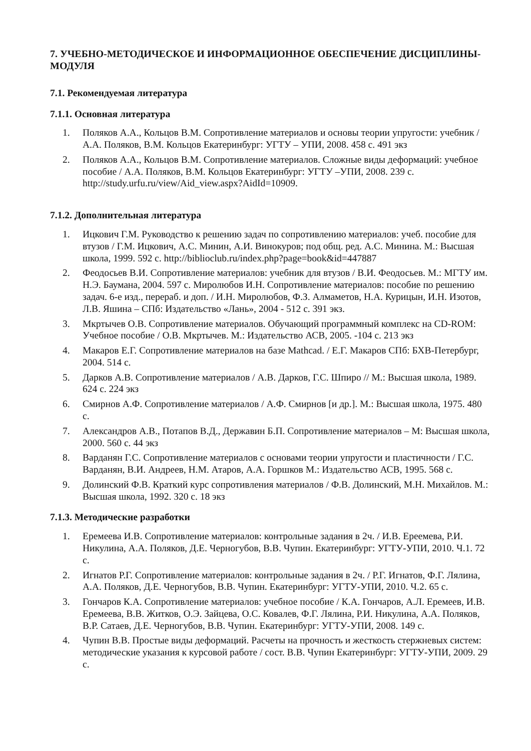7. УЧЕБНО-МЕТОДИЧЕСКОЕ И ИНФОРМАЦИОННОЕ ОБЕСПЕЧЕНИЕ ДИСЦИПЛИНЫ-МОДУЛЯ
7.1. Рекомендуемая литература
7.1.1. Основная литература
1. Поляков А.А., Кольцов В.М. Сопротивление материалов и основы теории упругости: учебник / А.А. Поляков, В.М. Кольцов Екатеринбург: УГТУ – УПИ, 2008. 458 с. 491 экз
2. Поляков А.А., Кольцов В.М. Сопротивление материалов. Сложные виды деформаций: учебное пособие / А.А. Поляков, В.М. Кольцов Екатеринбург: УГТУ –УПИ, 2008. 239 с. http://study.urfu.ru/view/Aid_view.aspx?AidId=10909.
7.1.2. Дополнительная литература
1. Ицкович Г.М. Руководство к решению задач по сопротивлению материалов: учеб. пособие для втузов / Г.М. Ицкович, А.С. Минин, А.И. Винокуров; под общ. ред. А.С. Минина. М.: Высшая школа, 1999. 592 с. http://biblioclub.ru/index.php?page=book&id=447887
2. Феодосьев В.И. Сопротивление материалов: учебник для втузов / В.И. Феодосьев. М.: МГТУ им. Н.Э. Баумана, 2004. 597 с. Миролюбов И.Н. Сопротивление материалов: пособие по решению задач. 6-е изд., перераб. и доп. / И.Н. Миролюбов, Ф.З. Алмаметов, Н.А. Курицын, И.Н. Изотов, Л.В. Яшина – СПб: Издательство «Лань», 2004 - 512 с. 391 экз.
3. Мкртычев О.В. Сопротивление материалов. Обучающий программный комплекс на CD-ROM: Учебное пособие / О.В. Мкртычев. М.: Издательство АСВ, 2005. -104 с. 213 экз
4. Макаров Е.Г. Сопротивление материалов на базе Mathcad. / Е.Г. Макаров СПб: БХВ-Петербург, 2004. 514 с.
5. Дарков А.В. Сопротивление материалов / А.В. Дарков, Г.С. Шпиро // М.: Высшая школа, 1989. 624 с. 224 экз
6. Смирнов А.Ф. Сопротивление материалов / А.Ф. Смирнов [и др.]. М.: Высшая школа, 1975. 480 с.
7. Александров А.В., Потапов В.Д., Державин Б.П. Сопротивление материалов – М: Высшая школа, 2000. 560 с. 44 экз
8. Варданян Г.С. Сопротивление материалов с основами теории упругости и пластичности / Г.С. Варданян, В.И. Андреев, Н.М. Атаров, А.А. Горшков М.: Издательство АСВ, 1995. 568 с.
9. Долинский Ф.В. Краткий курс сопротивления материалов / Ф.В. Долинский, М.Н. Михайлов. М.: Высшая школа, 1992. 320 с. 18 экз
7.1.3. Методические разработки
1. Еремеева И.В. Сопротивление материалов: контрольные задания в 2ч. / И.В. Ереемева, Р.И. Никулина, А.А. Поляков, Д.Е. Черногубов, В.В. Чупин. Екатеринбург: УГТУ-УПИ, 2010. Ч.1. 72 с.
2. Игнатов Р.Г. Сопротивление материалов: контрольные задания в 2ч. / Р.Г. Игнатов, Ф.Г. Лялина, А.А. Поляков, Д.Е. Черногубов, В.В. Чупин. Екатеринбург: УГТУ-УПИ, 2010. Ч.2. 65 с.
3. Гончаров К.А. Сопротивление материалов: учебное пособие / К.А. Гончаров, А.Л. Еремеев, И.В. Еремеева, В.В. Житков, О.Э. Зайцева, О.С. Ковалев, Ф.Г. Лялина, Р.И. Никулина, А.А. Поляков, В.Р. Сатаев, Д.Е. Черногубов, В.В. Чупин. Екатеринбург: УГТУ-УПИ, 2008. 149 с.
4. Чупин В.В. Простые виды деформаций. Расчеты на прочность и жесткость стержневых систем: методические указания к курсовой работе / сост. В.В. Чупин Екатеринбург: УГТУ-УПИ, 2009. 29 с.